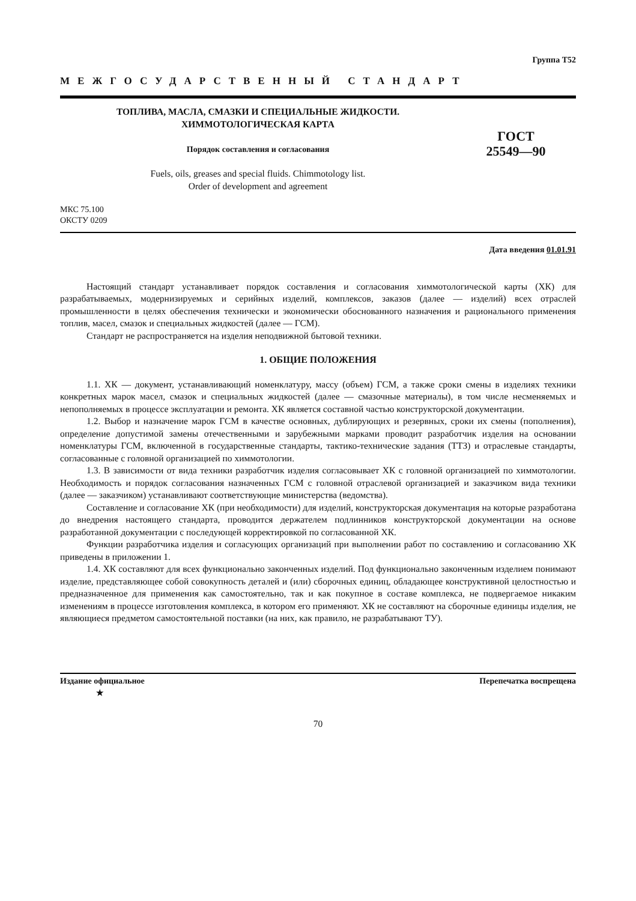Группа Т52
МЕЖГОСУДАРСТВЕННЫЙ СТАНДАРТ
ТОПЛИВА, МАСЛА, СМАЗКИ И СПЕЦИАЛЬНЫЕ ЖИДКОСТИ.
ХИММОТОЛОГИЧЕСКАЯ КАРТА
Порядок составления и согласования
Fuels, oils, greases and special fluids. Chimmotology list.
Order of development and agreement
ГОСТ
25549—90
МКС 75.100
ОКСТУ 0209
Дата введения 01.01.91
Настоящий стандарт устанавливает порядок составления и согласования химмотологической карты (ХК) для разрабатываемых, модернизируемых и серийных изделий, комплексов, заказов (далее — изделий) всех отраслей промышленности в целях обеспечения технически и экономически обоснованного назначения и рационального применения топлив, масел, смазок и специальных жидкостей (далее — ГСМ).
Стандарт не распространяется на изделия неподвижной бытовой техники.
1. ОБЩИЕ ПОЛОЖЕНИЯ
1.1. ХК — документ, устанавливающий номенклатуру, массу (объем) ГСМ, а также сроки смены в изделиях техники конкретных марок масел, смазок и специальных жидкостей (далее — смазочные материалы), в том числе несменяемых и непополняемых в процессе эксплуатации и ремонта. ХК является составной частью конструкторской документации.
1.2. Выбор и назначение марок ГСМ в качестве основных, дублирующих и резервных, сроки их смены (пополнения), определение допустимой замены отечественными и зарубежными марками проводит разработчик изделия на основании номенклатуры ГСМ, включенной в государственные стандарты, тактико-технические задания (ТТЗ) и отраслевые стандарты, согласованные с головной организацией по химмотологии.
1.3. В зависимости от вида техники разработчик изделия согласовывает ХК с головной организацией по химмотологии. Необходимость и порядок согласования назначенных ГСМ с головной отраслевой организацией и заказчиком вида техники (далее — заказчиком) устанавливают соответствующие министерства (ведомства).
Составление и согласование ХК (при необходимости) для изделий, конструкторская документация на которые разработана до внедрения настоящего стандарта, проводится держателем подлинников конструкторской документации на основе разработанной документации с последующей корректировкой по согласованной ХК.
Функции разработчика изделия и согласующих организаций при выполнении работ по составлению и согласованию ХК приведены в приложении 1.
1.4. ХК составляют для всех функционально законченных изделий. Под функционально законченным изделием понимают изделие, представляющее собой совокупность деталей и (или) сборочных единиц, обладающее конструктивной целостностью и предназначенное для применения как самостоятельно, так и как покупное в составе комплекса, не подвергаемое никаким изменениям в процессе изготовления комплекса, в котором его применяют. ХК не составляют на сборочные единицы изделия, не являющиеся предметом самостоятельной поставки (на них, как правило, не разрабатывают ТУ).
Издание официальное
★ Перепечатка воспрещена
70